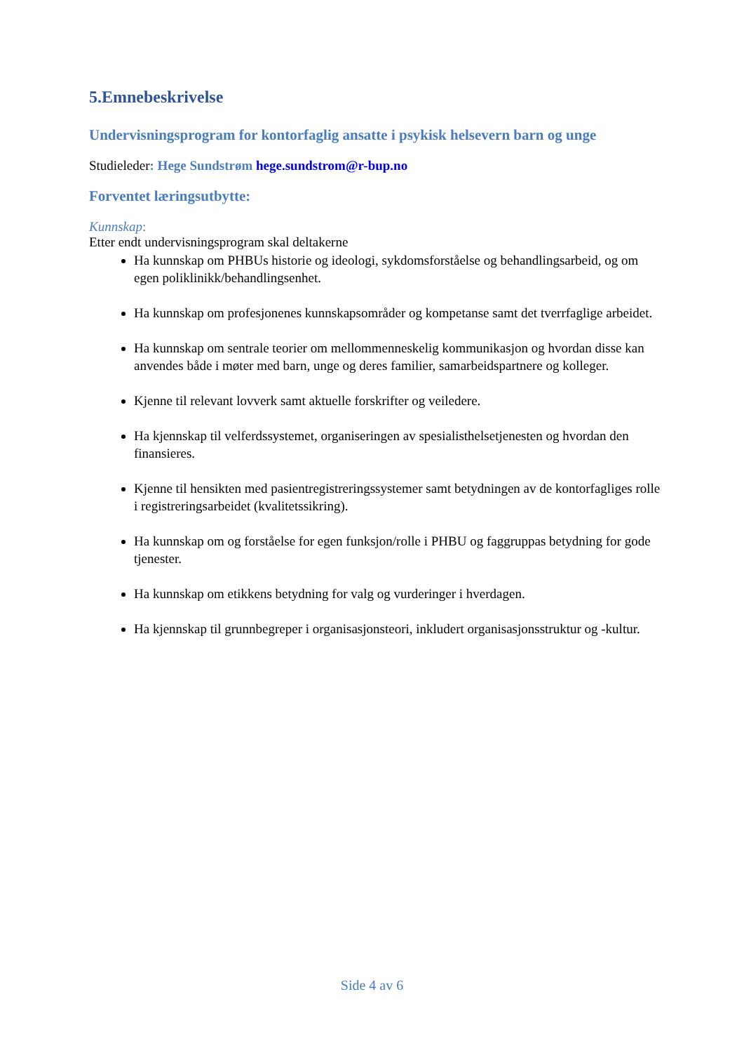5.Emnebeskrivelse
Undervisningsprogram for kontorfaglig ansatte i psykisk helsevern barn og unge
Studieleder: Hege Sundstrøm hege.sundstrom@r-bup.no
Forventet læringsutbytte:
Kunnskap:
Etter endt undervisningsprogram skal deltakerne
Ha kunnskap om PHBUs historie og ideologi, sykdomsforståelse og behandlingsarbeid, og om egen poliklinikk/behandlingsenhet.
Ha kunnskap om profesjonenes kunnskapsområder og kompetanse samt det tverrfaglige arbeidet.
Ha kunnskap om sentrale teorier om mellommenneskelig kommunikasjon og hvordan disse kan anvendes både i møter med barn, unge og deres familier, samarbeidspartnere og kolleger.
Kjenne til relevant lovverk samt aktuelle forskrifter og veiledere.
Ha kjennskap til velferdssystemet, organiseringen av spesialisthelsetjenesten og hvordan den finansieres.
Kjenne til hensikten med pasientregistreringssystemer samt betydningen av de kontorfagliges rolle i registreringsarbeidet (kvalitetssikring).
Ha kunnskap om og forståelse for egen funksjon/rolle i PHBU og faggruppas betydning for gode tjenester.
Ha kunnskap om etikkens betydning for valg og vurderinger i hverdagen.
Ha kjennskap til grunnbegreper i organisasjonsteori, inkludert organisasjonsstruktur og -kultur.
Side 4 av 6